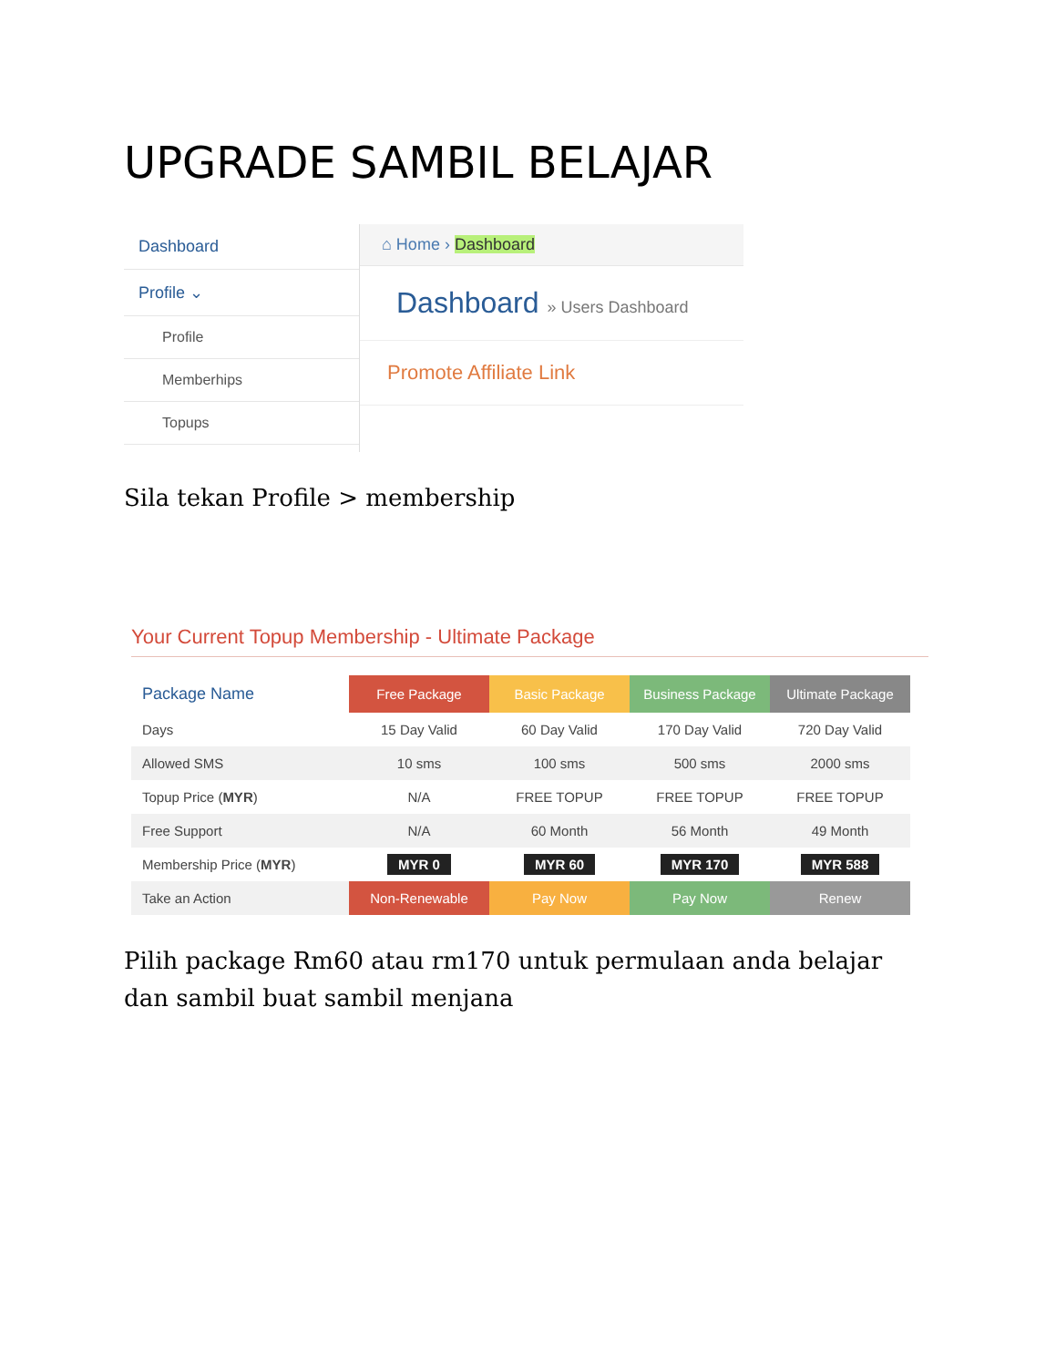UPGRADE SAMBIL BELAJAR
Dashboard
Profile ⌄
Profile
Memberhips
Topups
⌂ Home › Dashboard
Dashboard » Users Dashboard
Promote Affiliate Link
Sila tekan Profile > membership
Your Current Topup Membership - Ultimate Package
| Package Name | Free Package | Basic Package | Business Package | Ultimate Package |
| --- | --- | --- | --- | --- |
| Days | 15 Day Valid | 60 Day Valid | 170 Day Valid | 720 Day Valid |
| Allowed SMS | 10 sms | 100 sms | 500 sms | 2000 sms |
| Topup Price ( MYR ) | N/A | FREE TOPUP | FREE TOPUP | FREE TOPUP |
| Free Support | N/A | 60 Month | 56 Month | 49 Month |
| Membership Price ( MYR ) | MYR 0 | MYR 60 | MYR 170 | MYR 588 |
| Take an Action | Non-Renewable | Pay Now | Pay Now | Renew |
Pilih package Rm60 atau rm170 untuk permulaan anda belajar dan sambil buat sambil menjana